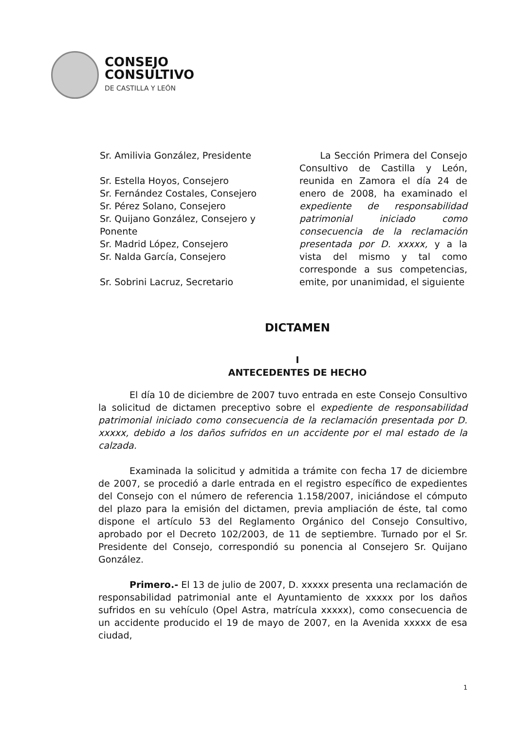CONSEJO
CONSULTIVO
DE CASTILLA Y LEÓN
Sr. Amilivia González, Presidente
Sr. Estella Hoyos, Consejero
Sr. Fernández Costales, Consejero
Sr. Pérez Solano, Consejero
Sr. Quijano González, Consejero y Ponente
Sr. Madrid López, Consejero
Sr. Nalda García, Consejero
Sr. Sobrini Lacruz, Secretario
La Sección Primera del Consejo Consultivo de Castilla y León, reunida en Zamora el día 24 de enero de 2008, ha examinado el expediente de responsabilidad patrimonial iniciado como consecuencia de la reclamación presentada por D. xxxxx, y a la vista del mismo y tal como corresponde a sus competencias, emite, por unanimidad, el siguiente
DICTAMEN
I
ANTECEDENTES DE HECHO
El día 10 de diciembre de 2007 tuvo entrada en este Consejo Consultivo la solicitud de dictamen preceptivo sobre el expediente de responsabilidad patrimonial iniciado como consecuencia de la reclamación presentada por D. xxxxx, debido a los daños sufridos en un accidente por el mal estado de la calzada.
Examinada la solicitud y admitida a trámite con fecha 17 de diciembre de 2007, se procedió a darle entrada en el registro específico de expedientes del Consejo con el número de referencia 1.158/2007, iniciándose el cómputo del plazo para la emisión del dictamen, previa ampliación de éste, tal como dispone el artículo 53 del Reglamento Orgánico del Consejo Consultivo, aprobado por el Decreto 102/2003, de 11 de septiembre. Turnado por el Sr. Presidente del Consejo, correspondió su ponencia al Consejero Sr. Quijano González.
Primero.- El 13 de julio de 2007, D. xxxxx presenta una reclamación de responsabilidad patrimonial ante el Ayuntamiento de xxxxx por los daños sufridos en su vehículo (Opel Astra, matrícula xxxxx), como consecuencia de un accidente producido el 19 de mayo de 2007, en la Avenida xxxxx de esa ciudad,
1